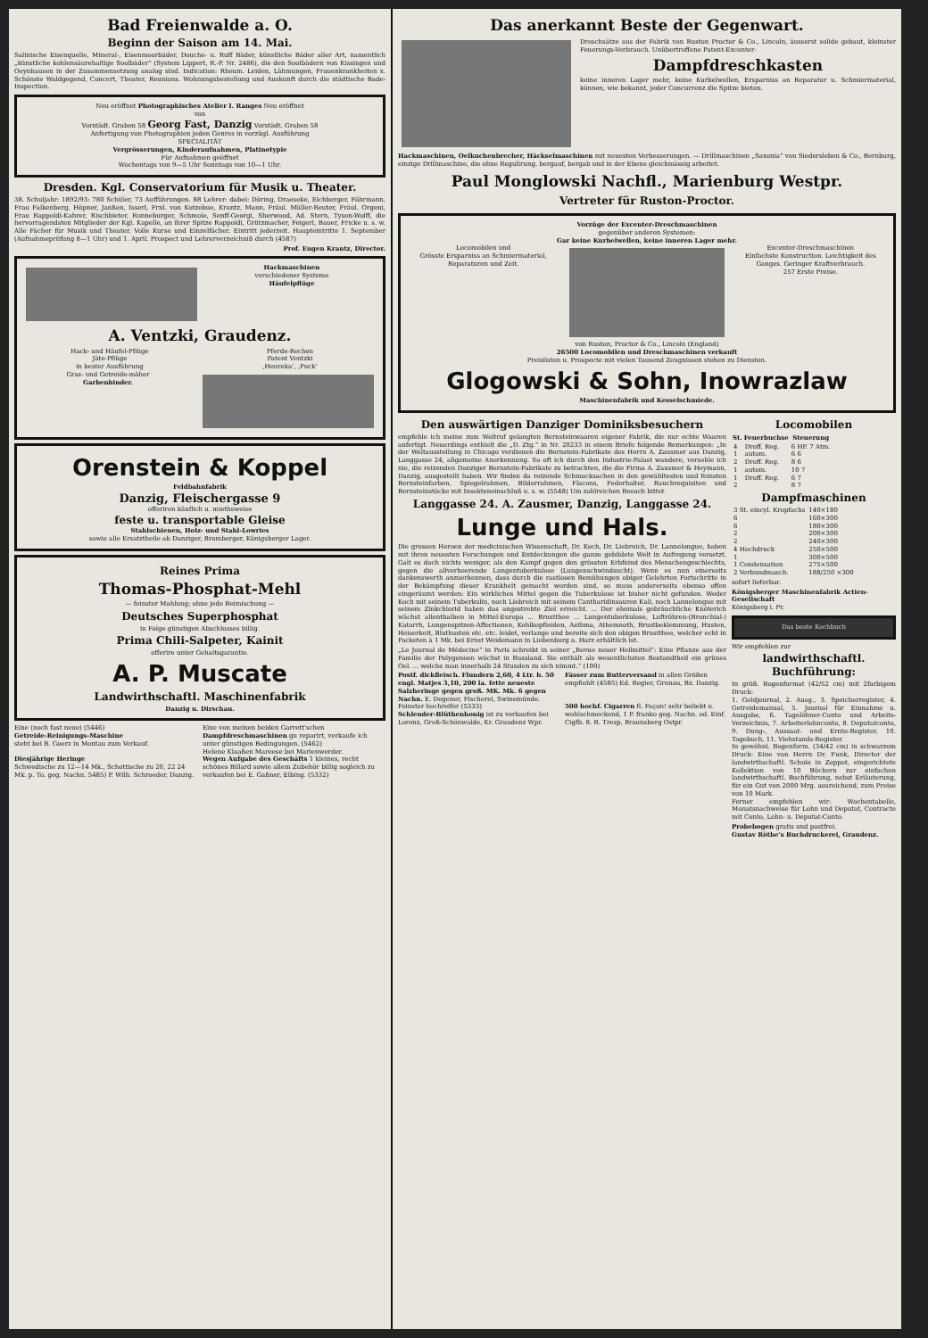Bad Freienwalde a. O.
Beginn der Saison am 14. Mai.
Salinische Eisenquelle, Mineral-, Eisenmoorbäder, Douche- u. Ruff Bäder, künstliche Bäder aller Art, namentlich „künstliche kohlensäurehaltige Soolbäder“ (System Lippert, R.-P. Nr. 2486), die den Soolbädern von Kissingen und Oeynhausen in der Zusammensetzung analog sind. Indication: Rheum. Leiden, Lähmungen, Frauenkrankheiten x. Schönste Waldgegend, Concert, Theater, Reunions. Wohnungsbestellung und Auskunft durch die städtische Bade-Inspection.
Neu eröffnet Photographisches Atelier I. Ranges Neu eröffnet
von
Vorstädt. Graben 58 Georg Fast, Danzig Vorstädt. Graben 58
Anfertigung von Photographien jeden Genres in vorzügl. Ausführung
SPECIALITÄT
Vergrösserungen, Kinderaufnahmen, Platinotypie
Für Aufnahmen geöffnet
Wochentags von 9—5 Uhr Sonntags von 10—1 Uhr.
Dresden. Kgl. Conservatorium für Musik u. Theater.
38. Schuljahr: 1892/93: 780 Schüler, 73 Aufführungen. 88 Lehrer: dabei: Döring, Draeseke, Eichberger, Fährmann, Frau Falkenberg, Höpner, Janßen, Isserl, Frnl. von Kotzebue, Krantz, Mann, Fräul. Müller-Reuter, Fräul. Orgeni, Frau Rappoldi-Kahrer, Rischbieter, Ronneburger, Schmole, Senff-Georgi, Sherwood, Ad. Stern, Tyson-Wolff, die hervorragendsten Mitglieder der Kgl. Kapelle, an ihrer Spitze Rappoldi, Grützmacher, Feigerl, Bauer, Fricke u. s. w. Alle Fächer für Musik und Theater. Volle Kurse und Einzelfächer. Eintritt jederzeit. Haupteintritte 1. September (Aufnahmeprüfung 8—1 Uhr) und 1. April. Prospect und Lehrerverzeichniß durch (4587)
Prof. Eugen Krantz, Director.
Hackmaschinen
verschiedener Systeme
Häufelpflüge
A. Ventzki, Graudenz.
Hack- und Häufel-Pflüge
Jäte-Pflüge
in bester Ausführung
Pferde-Rechen
Patent Ventzki
‚Heureka‘, ‚Puck‘
Gras- und Getreide-mäher
Garbenbinder.
Orenstein & Koppel
Feldbahnfabrik
Danzig, Fleischergasse 9
offeriren käuflich u. miethsweise
feste u. transportable Gleise
Stahlschienen, Holz- und Stahl-Lowries
sowie alle Ersatztheile ab Danziger, Bromberger, Königsberger Lager.
Reines Prima
Thomas-Phosphat-Mehl
— feinster Mahlung; ohne jede Beimischung —
Deutsches Superphosphat
in Folge günstigen Abschlusses billig.
Prima Chili-Salpeter, Kainit
offerire unter Gehaltsgarantie.
A. P. Muscate
Landwirthschaftl. Maschinenfabrik
Danzig u. Dirschau.
Eine (noch fast neue) (5446)
Getreide-Reinigungs-Maschine
steht bei B. Goerz in Montau zum Verkauf.
Eine von meinen beiden Garrett'schen Dampfdreschmaschinen gu reparirt, verkaufe ich unter günstigen Bedingungen. (5462)
Helene Klaaßen Mareese bei Marienwerder.
Diesjährige Heringe
Schwedische zu 12—14 Mk., Schottische zu 20, 22 24 Mk. p. To. geg. Nachn. 5485) P. Wilh. Schroeder, Danzig.
Wegen Aufgabe des Geschäfts 1 kleines, recht schönes Billard sowie allem Zubehör billig sogleich zu verkaufen bei E. Gaßner, Elbing. (5332)
Das anerkannt Beste der Gegenwart.
Dreschsätze aus der Fabrik von Ruston Proctor & Co., Lincoln, äusserst solide gebaut, kleinster Feuerungs-Verbrauch. Unübertroffene Patent-Excenter-
Dampfdreschkasten
keine inneren Lager mehr, keine Kurbelwellen, Ersparniss an Reparatur u. Schmiermaterial, können, wie bekannt, jeder Concurrenz die Spitze bieten.
Hackmaschinen, Oelkuchenbrecher, Häckselmaschinen mit neuesten Verbesserungen. — Drillmaschinen „Saxonia“ von Siedersleben & Co., Bernburg, einzige Drillmaschine, die ohne Regulirung, bergauf, bergab und in der Ebene gleichmässig arbeitet.
Paul Monglowski Nachfl., Marienburg Westpr.
Vertreter für Ruston-Proctor.
Vorzüge der Excenter-Dreschmaschinen
gegenüber anderen Systemen:
Gar keine Kurbelwellen, keine inneren Lager mehr.
Locomobilen und
Grösste Ersparniss an Schmiermaterial, Reparaturen und Zeit.
Excenter-Dreschmaschinen
Einfachste Konstruction. Leichtigkeit des Ganges. Geringer Kraftverbrauch.
257 Erste Preise.
von Ruston, Proctor & Co., Lincoln (England)
26500 Locomobilen und Dreschmaschinen verkauft
Preislisten u. Prospecte mit vielen Tausend Zeugnissen stehen zu Diensten.
Glogowski & Sohn, Inowrazlaw
Maschinenfabrik und Kesselschmiede.
Den auswärtigen Danziger Dominiksbesuchern
empfehle ich meine zum Weltruf gelangten Bernsteinwaaren eigener Fabrik, die nur echte Waaren anfertigt. Neuerdings enthielt die „D. Ztg.“ in Nr. 20233 in einem Briefe folgende Bemerkungen: „In der Weltausstellung in Chicago verdienen die Bernstein-Fabrikate des Herrn A. Zausmer aus Danzig, Langgasse 24, allgemeine Anerkennung. So oft ich durch den Industrie-Palast wandere, versehle ich nie, die reizenden Danziger Bernstein-Fabrikate zu betrachten, die die Firma A. Zausmer & Heymann, Danzig, ausgestellt haben. Wir finden da reizende Schmucksachen in den gewähltesten und feinsten Bernsteinfarben, Spiegelrahmen, Bilderrahmen, Flacons, Federhalter, Rauchrequisiten und Bernsteinstöcke mit Insekteneinschluß u. s. w. (5548) Um zahlreichen Besuch bittet
Langgasse 24. A. Zausmer, Danzig, Langgasse 24.
Lunge und Hals.
Die grossen Heroen der medicinischen Wissenschaft, Dr. Koch, Dr. Liebreich, Dr. Lannelongue, haben mit ihren neuesten Forschungen und Entdeckungen die ganze gebildete Welt in Aufregung versetzt. Galt es doch nichts weniger, als den Kampf gegen den grössten Erbfeind des Menschengeschlechts, gegen die allverheerende Lungentuberkulose (Lungenschwindsucht). Wenn es nun einerseits dankenswerth anzuerkennen, dass durch die rastlosen Bemühungen obiger Gelehrten Fortschritte in der Bekämpfung dieser Krankheit gemacht worden sind, so muss andererseits ebenso offen eingeräumt werden: Ein wirkliches Mittel gegen die Tuberkulose ist bisher nicht gefunden. Weder Koch mit seinem Tuberkulin, noch Liebreich mit seinem Cantharidinsauren Kali, noch Lannelongue mit seinem Zinkchlorid haben das angestrebte Ziel erreicht. ... Der ehemals gebräuchliche Knöterich wächst allenthalben in Mittel-Europa ... Brustthee ... Lungentuberkulose, Luftröhren-(Bronchial-) Katarrh, Lungenspitzen-Affectionen, Kehlkopfleiden, Asthma, Athemnoth, Brustbeklemmung, Husten, Heiserkeit, Bluthusten etc. etc. leidet, verlange und bereite sich den obigen Brustthee, welcher echt in Packeten à 1 Mk. bei Ernst Weidemann in Liebenburg a. Harz erhältlich ist.
„Le Journal de Médecine“ in Paris schreibt in seiner „Revue neuer Heilmittel“: Eine Pflanze aus der Familie der Polygoneen wächst in Russland. Sie enthält als wesentlichsten Bestandtheil ein grünes Oel. ... welche man innerhalb 24 Stunden zu sich nimmt.“ (100)
Postf. dickfleisch. Flundern 2,60, 4 Ltr. b. 50 engl. Matjes 3,10, 200 la. fette neueste Salzheringe gegen groß. MK. Mk. 6 gegen Nachn. E. Degener, Fischerei, Swinemünde.
Fässer zum Butterversand in allen Größen empfiehlt (4585) Ed. Regier, Grunau, Bz. Danzig.
Feinster hochreifer (5333)
Schleuder-Blüthenhonig ist zu verkaufen bei Lorenz, Groß-Schönwalde, Kr. Graudenz Wpr.
500 hochf. Cigarren fl. Façon! sehr beliebt u. wohlschmeckend, 1 P. franko geg. Nachn. od. Einf. Cigfb. 8. R. Tresp, Braunsberg Ostpr.
Locomobilen
| St. | Feuerbuchse | Steuerung |
| --- | --- | --- |
| 4 | Droff. Reg. | 6 HP. 7 Atm. |
| 1 | autom. | 6 6 |
| 2 | Droff. Reg. | 8 6 |
| 1 | autom. | 10 7 |
| 1 | Droff. Reg. | 6 7 |
| 2 | | 8 7 |
Dampfmaschinen
| 3 St. eincyl. Kropfachs | 140×180 |
| 6 | 160×300 |
| 6 | 180×300 |
| 2 | 200×300 |
| 2 | 240×300 |
| 4 Hochdruck | 250×500 |
| 1 | 300×500 |
| 1 Condensation | 275×500 |
| 2 Verbundmasch. | 188/250 ×300 |
sofort lieferbar.
Königsberger Maschinenfabrik Actien-Gesellschaft
Königsberg i. Pr.
Das beste Kochbuch
Wir empfehlen zur
landwirthschaftl. Buchführung:
In größ. Bogenformat (42/52 cm) mit 2farbigem Druck:
1. Geldjournal, 2. Ausg., 3. Speicherregister, 4. Getreidemanual, 5. Journal für Einnahme u. Ausgabe, 6. Tagelöhner-Conto und Arbeits-Verzeichnis, 7. Arbeiterlohnconto, 8. Deputatconto, 9. Dung-, Aussaat- und Ernte-Register, 10. Tagebuch, 11. Viehstands-Register.
In gewöhnl. Bogenform. (34/42 cm) in schwarzem Druck: Eine von Herrn Dr. Funk, Director der landwirthschaftl. Schule in Zoppot, eingerichtete Kollektion von 10 Büchern zur einfachen landwirthschaftl. Buchführung, nebst Erläuterung, für ein Gut von 2000 Mrg. ausreichend, zum Preise von 10 Mark.
Ferner empfehlen wir: Wochentabelle, Monatsnachweise für Lohn und Deputat, Contracte mit Conto, Lohn- u. Deputat-Conto.
Probebogen gratis und postfrei.
Gustav Röthe's Buchdruckerei, Graudenz.